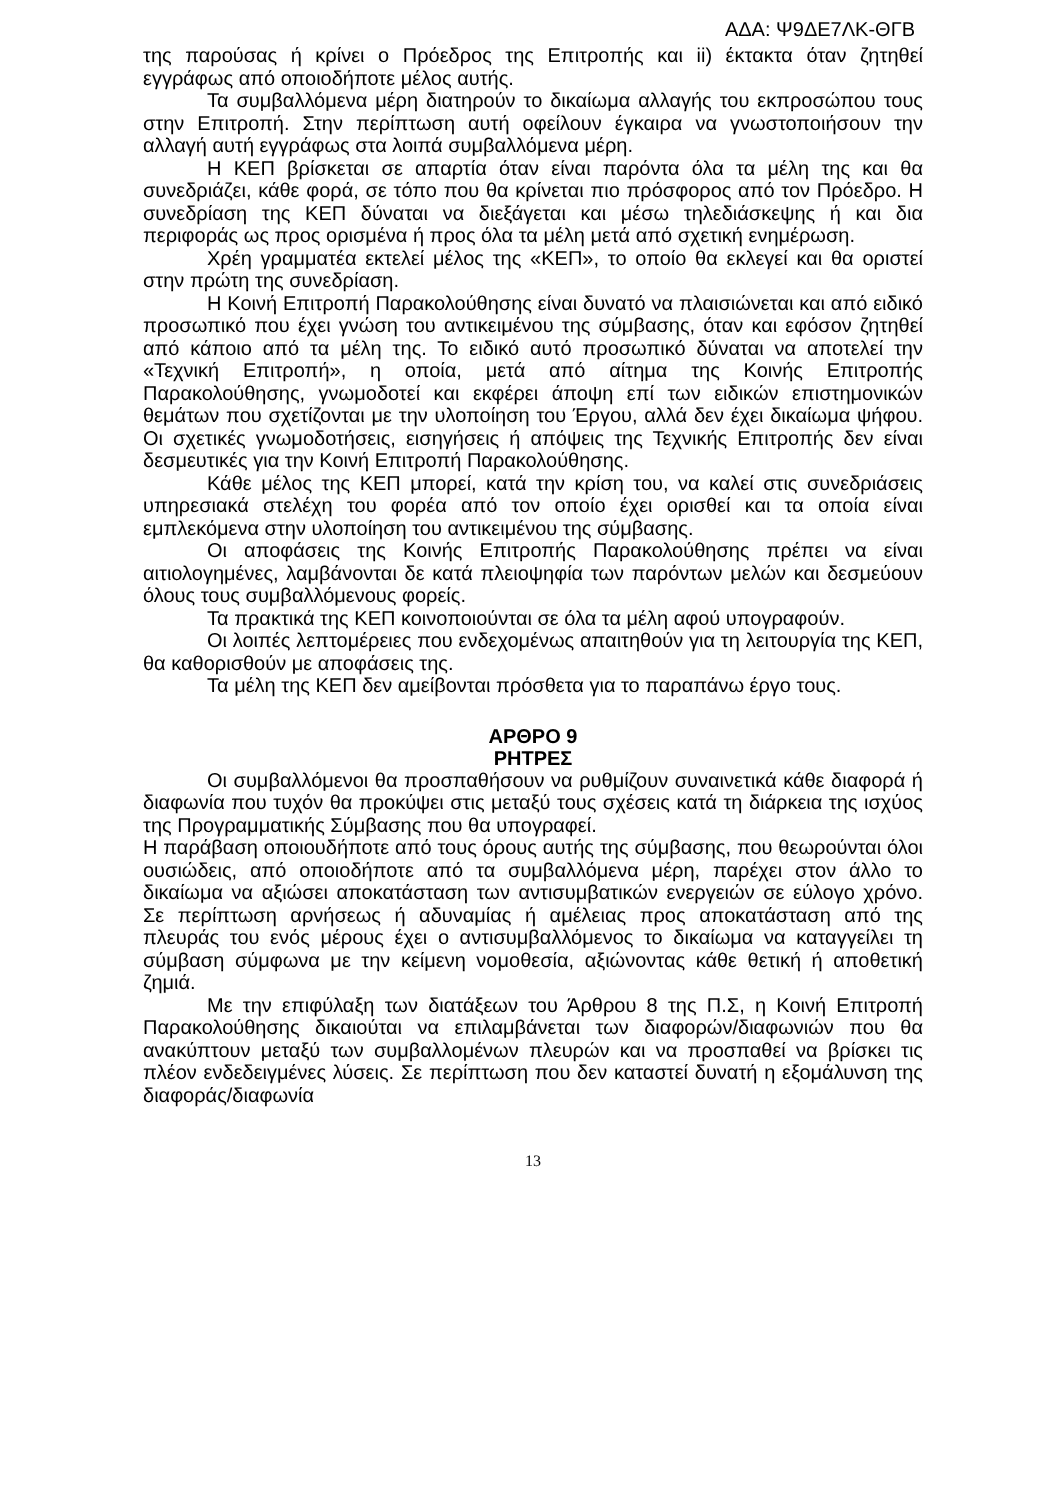ΑΔΑ: Ψ9ΔΕ7ΛΚ-ΘΓΒ
της παρούσας ή κρίνει ο Πρόεδρος της Επιτροπής και ii) έκτακτα όταν ζητηθεί εγγράφως από οποιοδήποτε μέλος αυτής.
Τα συμβαλλόμενα μέρη διατηρούν το δικαίωμα αλλαγής του εκπροσώπου τους στην Επιτροπή. Στην περίπτωση αυτή οφείλουν έγκαιρα να γνωστοποιήσουν την αλλαγή αυτή εγγράφως στα λοιπά συμβαλλόμενα μέρη.
Η ΚΕΠ βρίσκεται σε απαρτία όταν είναι παρόντα όλα τα μέλη της και θα συνεδριάζει, κάθε φορά, σε τόπο που θα κρίνεται πιο πρόσφορος από τον Πρόεδρο. Η συνεδρίαση της ΚΕΠ δύναται να διεξάγεται και μέσω τηλεδιάσκεψης ή και δια περιφοράς ως προς ορισμένα ή προς όλα τα μέλη μετά από σχετική ενημέρωση.
Χρέη γραμματέα εκτελεί μέλος της «ΚΕΠ», το οποίο θα εκλεγεί και θα οριστεί στην πρώτη της συνεδρίαση.
Η Κοινή Επιτροπή Παρακολούθησης είναι δυνατό να πλαισιώνεται και από ειδικό προσωπικό που έχει γνώση του αντικειμένου της σύμβασης, όταν και εφόσον ζητηθεί από κάποιο από τα μέλη της. Το ειδικό αυτό προσωπικό δύναται να αποτελεί την «Τεχνική Επιτροπή», η οποία, μετά από αίτημα της Κοινής Επιτροπής Παρακολούθησης, γνωμοδοτεί και εκφέρει άποψη επί των ειδικών επιστημονικών θεμάτων που σχετίζονται με την υλοποίηση του Έργου, αλλά δεν έχει δικαίωμα ψήφου. Οι σχετικές γνωμοδοτήσεις, εισηγήσεις ή απόψεις της Τεχνικής Επιτροπής δεν είναι δεσμευτικές για την Κοινή Επιτροπή Παρακολούθησης.
Κάθε μέλος της ΚΕΠ μπορεί, κατά την κρίση του, να καλεί στις συνεδριάσεις υπηρεσιακά στελέχη του φορέα από τον οποίο έχει ορισθεί και τα οποία είναι εμπλεκόμενα στην υλοποίηση του αντικειμένου της σύμβασης.
Οι αποφάσεις της Κοινής Επιτροπής Παρακολούθησης πρέπει να είναι αιτιολογημένες, λαμβάνονται δε κατά πλειοψηφία των παρόντων μελών και δεσμεύουν όλους τους συμβαλλόμενους φορείς.
Τα πρακτικά της ΚΕΠ κοινοποιούνται σε όλα τα μέλη αφού υπογραφούν.
Οι λοιπές λεπτομέρειες που ενδεχομένως απαιτηθούν για τη λειτουργία της ΚΕΠ, θα καθορισθούν με αποφάσεις της.
Τα μέλη της ΚΕΠ δεν αμείβονται πρόσθετα για το παραπάνω έργο τους.
ΑΡΘΡΟ 9
ΡΗΤΡΕΣ
Οι συμβαλλόμενοι θα προσπαθήσουν να ρυθμίζουν συναινετικά κάθε διαφορά ή διαφωνία που τυχόν θα προκύψει στις μεταξύ τους σχέσεις κατά τη διάρκεια της ισχύος της Προγραμματικής Σύμβασης που θα υπογραφεί.
Η παράβαση οποιουδήποτε από τους όρους αυτής της σύμβασης, που θεωρούνται όλοι ουσιώδεις, από οποιοδήποτε από τα συμβαλλόμενα μέρη, παρέχει στον άλλο το δικαίωμα να αξιώσει αποκατάσταση των αντισυμβατικών ενεργειών σε εύλογο χρόνο. Σε περίπτωση αρνήσεως ή αδυναμίας ή αμέλειας προς αποκατάσταση από της πλευράς του ενός μέρους έχει ο αντισυμβαλλόμενος το δικαίωμα να καταγγείλει τη σύμβαση σύμφωνα με την κείμενη νομοθεσία, αξιώνοντας κάθε θετική ή αποθετική ζημιά.
Με την επιφύλαξη των διατάξεων του Άρθρου 8 της Π.Σ, η Κοινή Επιτροπή Παρακολούθησης δικαιούται να επιλαμβάνεται των διαφορών/διαφωνιών που θα ανακύπτουν μεταξύ των συμβαλλομένων πλευρών και να προσπαθεί να βρίσκει τις πλέον ενδεδειγμένες λύσεις. Σε περίπτωση που δεν καταστεί δυνατή η εξομάλυνση της διαφοράς/διαφωνία
13